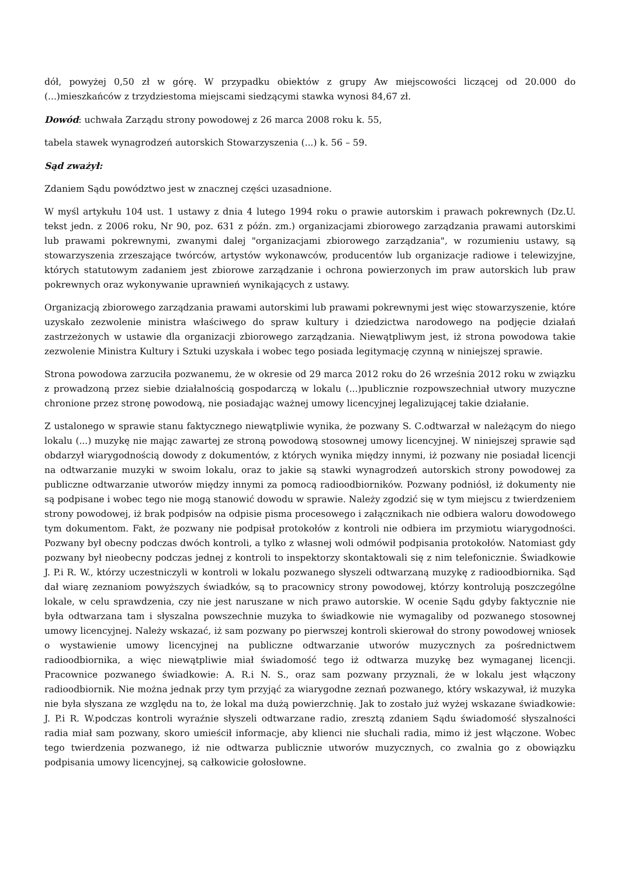dół, powyżej 0,50 zł w górę. W przypadku obiektów z grupy Aw miejscowości liczącej od 20.000 do (...)mieszkańców z trzydziestoma miejscami siedzącymi stawka wynosi 84,67 zł.
Dowód: uchwała Zarządu strony powodowej z 26 marca 2008 roku k. 55,
tabela stawek wynagrodzeń autorskich Stowarzyszenia (...) k. 56 – 59.
Sąd zważył:
Zdaniem Sądu powództwo jest w znacznej części uzasadnione.
W myśl artykułu 104 ust. 1 ustawy z dnia 4 lutego 1994 roku o prawie autorskim i prawach pokrewnych (Dz.U. tekst jedn. z 2006 roku, Nr 90, poz. 631 z późn. zm.) organizacjami zbiorowego zarządzania prawami autorskimi lub prawami pokrewnymi, zwanymi dalej "organizacjami zbiorowego zarządzania", w rozumieniu ustawy, są stowarzyszenia zrzeszające twórców, artystów wykonawców, producentów lub organizacje radiowe i telewizyjne, których statutowym zadaniem jest zbiorowe zarządzanie i ochrona powierzonych im praw autorskich lub praw pokrewnych oraz wykonywanie uprawnień wynikających z ustawy.
Organizacją zbiorowego zarządzania prawami autorskimi lub prawami pokrewnymi jest więc stowarzyszenie, które uzyskało zezwolenie ministra właściwego do spraw kultury i dziedzictwa narodowego na podjęcie działań zastrzeżonych w ustawie dla organizacji zbiorowego zarządzania. Niewątpliwym jest, iż strona powodowa takie zezwolenie Ministra Kultury i Sztuki uzyskała i wobec tego posiada legitymację czynną w niniejszej sprawie.
Strona powodowa zarzuciła pozwanemu, że w okresie od 29 marca 2012 roku do 26 września 2012 roku w związku z prowadzoną przez siebie działalnością gospodarczą w lokalu (...)publicznie rozpowszechniał utwory muzyczne chronione przez stronę powodową, nie posiadając ważnej umowy licencyjnej legalizującej takie działanie.
Z ustalonego w sprawie stanu faktycznego niewątpliwie wynika, że pozwany S. C.odtwarzał w należącym do niego lokalu (...) muzykę nie mając zawartej ze stroną powodową stosownej umowy licencyjnej. W niniejszej sprawie sąd obdarzył wiarygodnością dowody z dokumentów, z których wynika między innymi, iż pozwany nie posiadał licencji na odtwarzanie muzyki w swoim lokalu, oraz to jakie są stawki wynagrodzeń autorskich strony powodowej za publiczne odtwarzanie utworów między innymi za pomocą radioodbiorników. Pozwany podniósł, iż dokumenty nie są podpisane i wobec tego nie mogą stanowić dowodu w sprawie. Należy zgodzić się w tym miejscu z twierdzeniem strony powodowej, iż brak podpisów na odpisie pisma procesowego i załącznikach nie odbiera waloru dowodowego tym dokumentom. Fakt, że pozwany nie podpisał protokołów z kontroli nie odbiera im przymiotu wiarygodności. Pozwany był obecny podczas dwóch kontroli, a tylko z własnej woli odmówił podpisania protokołów. Natomiast gdy pozwany był nieobecny podczas jednej z kontroli to inspektorzy skontaktowali się z nim telefonicznie. Świadkowie J. P.i R. W., którzy uczestniczyli w kontroli w lokalu pozwanego słyszeli odtwarzaną muzykę z radioodbiornika. Sąd dał wiarę zeznaniom powyższych świadków, są to pracownicy strony powodowej, którzy kontrolują poszczególne lokale, w celu sprawdzenia, czy nie jest naruszane w nich prawo autorskie. W ocenie Sądu gdyby faktycznie nie była odtwarzana tam i słyszalna powszechnie muzyka to świadkowie nie wymagaliby od pozwanego stosownej umowy licencyjnej. Należy wskazać, iż sam pozwany po pierwszej kontroli skierował do strony powodowej wniosek o wystawienie umowy licencyjnej na publiczne odtwarzanie utworów muzycznych za pośrednictwem radioodbiornika, a więc niewątpliwie miał świadomość tego iż odtwarza muzykę bez wymaganej licencji. Pracownice pozwanego świadkowie: A. R.i N. S., oraz sam pozwany przyznali, że w lokalu jest włączony radioodbiornik. Nie można jednak przy tym przyjąć za wiarygodne zeznań pozwanego, który wskazywał, iż muzyka nie była słyszana ze względu na to, że lokal ma dużą powierzchnię. Jak to zostało już wyżej wskazane świadkowie: J. P.i R. W.podczas kontroli wyraźnie słyszeli odtwarzane radio, zresztą zdaniem Sądu świadomość słyszalności radia miał sam pozwany, skoro umieścił informacje, aby klienci nie słuchali radia, mimo iż jest włączone. Wobec tego twierdzenia pozwanego, iż nie odtwarza publicznie utworów muzycznych, co zwalnia go z obowiązku podpisania umowy licencyjnej, są całkowicie gołosłowne.